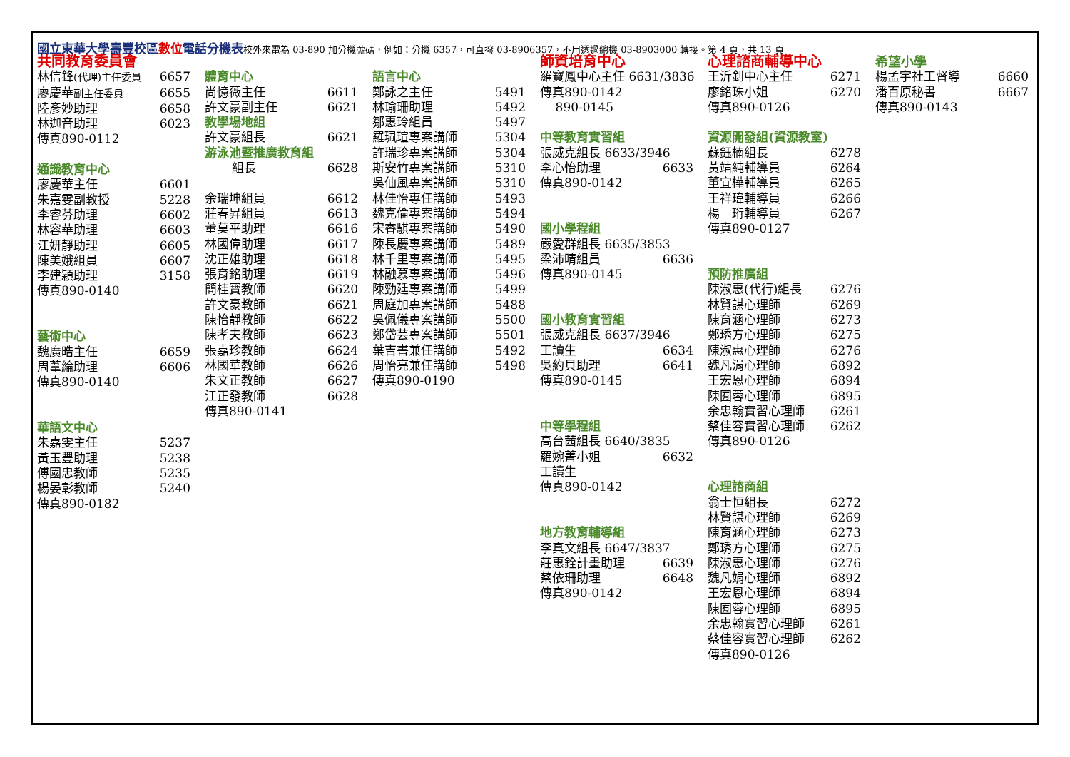國立東華大學壽豐校區數位電話分機表校外來電為 03-890 加分機號碼，例如：分機 6357，可直撥 03-8906357，不用透過總機 03-8903000 轉接。第 4 頁，共 13 頁
共同教育委員會
林信鋒(代理)主任委員 6657
廖慶華副主任委員 6655
陸彥妙助理 6658
林迦音助理 6023
傳真890-0112
通識教育中心
廖慶華主任 6601
朱嘉雯副教授 5228
李睿芬助理 6602
林容華助理 6603
江妍靜助理 6605
陳美娥組員 6607
李建穎助理 3158
傳真890-0140
藝術中心
魏廣晧主任 6659
周葦綸助理 6606
傳真890-0140
華語文中心
朱嘉雯主任 5237
黃玉豐助理 5238
傅國忠教師 5235
楊晏彰教師 5240
傳真890-0182
體育中心
尚憶薇主任 6611
許文豪副主任 6621
教學場地組
許文豪組長 6621
游泳池暨推廣教育組
組長 6628
余瑞坤組員 6612
莊春昇組員 6613
董莫平助理 6616
林國偉助理 6617
沈正雄助理 6618
張育銘助理 6619
簡桂寶教師 6620
許文豪教師 6621
陳怡靜教師 6622
陳孝夫教師 6623
張嘉珍教師 6624
林國華教師 6626
朱文正教師 6627
江正發教師 6628
傳真890-0141
語言中心
鄭詠之主任 5491
林瑜珊助理 5492
鄒惠玲組員 5497
羅珮瑄專案講師 5304
許瑞珍專案講師 5304
斯安竹專案講師 5310
吳仙風專案講師 5310
林佳怡專任講師 5493
魏克倫專案講師 5494
宋睿騏專案講師 5490
陳長慶專案講師 5489
林千里專案講師 5495
林融慕專案講師 5496
陳勁廷專案講師 5499
周庭加專案講師 5488
吳佩儀專案講師 5500
鄭岱芸專案講師 5501
葉吉書兼任講師 5492
周怡亮兼任講師 5498
傳真890-0190
師資培育中心
羅寶鳳中心主任 6631/3836
傳真890-0142
890-0145
中等教育實習組
張威克組長 6633/3946
李心怡助理 6633
傳真890-0142
國小學程組
嚴愛群組長 6635/3853
梁沛晴組員 6636
傳真890-0145
國小教育實習組
張威克組長 6637/3946
工讀生 6634
吳約貝助理 6641
傳真890-0145
中等學程組
高台茜組長 6640/3835
羅婉菁小姐 6632
工讀生
傳真890-0142
地方教育輔導組
李真文組長 6647/3837
莊惠銓計畫助理 6639
蔡依珊助理 6648
傳真890-0142
心理諮商輔導中心
王沂釗中心主任 6271
廖銘珠小姐 6270
傳真890-0126
資源開發組(資源教室)
蘇鈺楠組長 6278
黃靖純輔導員 6264
董宜樺輔導員 6265
王祥瑋輔導員 6266
楊　珩輔導員 6267
傳真890-0127
預防推廣組
陳淑惠(代行)組長 6276
林賢謀心理師 6269
陳育涵心理師 6273
鄭琇方心理師 6275
陳淑惠心理師 6276
魏凡涓心理師 6892
王宏恩心理師 6894
陳囿蓉心理師 6895
余忠翰實習心理師 6261
蔡佳容實習心理師 6262
傳真890-0126
心理諮商組
翁士恒組長 6272
林賢謀心理師 6269
陳育涵心理師 6273
鄭琇方心理師 6275
陳淑惠心理師 6276
魏凡娟心理師 6892
王宏恩心理師 6894
陳囿蓉心理師 6895
余忠翰實習心理師 6261
蔡佳容實習心理師 6262
傳真890-0126
希望小學
楊孟宇社工督導 6660
潘百原秘書 6667
傳真890-0143